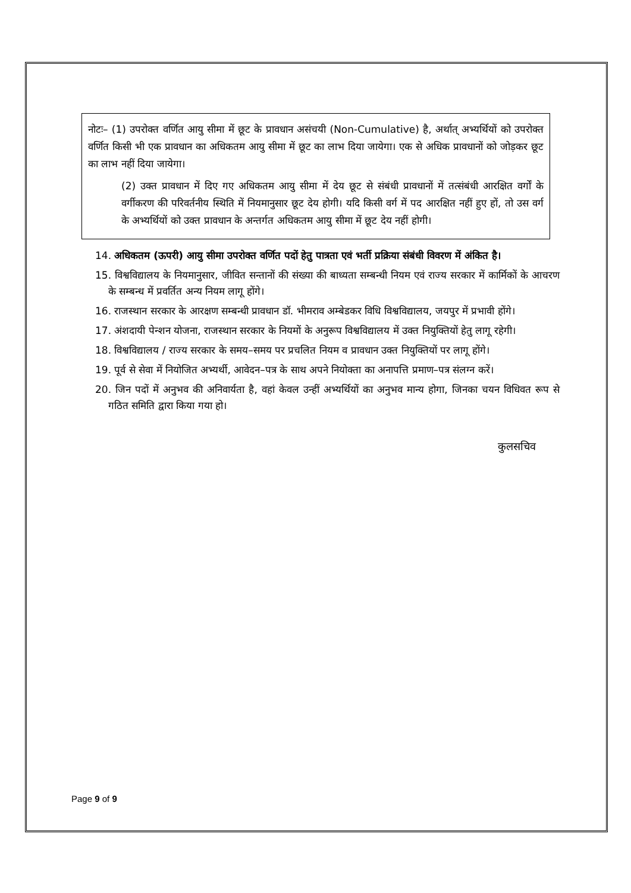नोटः– (1) उपरोक्त वर्णित आयु सीमा में छूट के प्रावधान असंचयी (Non-Cumulative) है, अर्थात् अभ्यर्थियों को उपरोक्त वर्णित किसी भी एक प्रावधान का अधिकतम आयु सीमा में छूट का लाभ दिया जायेगा। एक से अधिक प्रावधानों को जोड़कर छूट का लाभ नहीं दिया जायेगा।
(2) उक्त प्रावधान में दिए गए अधिकतम आयु सीमा में देय छूट से संबंधी प्रावधानों में तत्संबंधी आरक्षित वर्गों के वर्गीकरण की परिवर्तनीय स्थिति में नियमानुसार छूट देय होगी। यदि किसी वर्ग में पद आरक्षित नहीं हुए हों, तो उस वर्ग के अभ्यर्थियों को उक्त प्रावधान के अन्तर्गत अधिकतम आयु सीमा में छूट देय नहीं होगी।
14. अधिकतम (ऊपरी) आयु सीमा उपरोक्त वर्णित पदों हेतु पात्रता एवं भर्ती प्रक्रिया संबंधी विवरण में अंकित है।
15. विश्वविद्यालय के नियमानुसार, जीवित सन्तानों की संख्या की बाध्यता सम्बन्धी नियम एवं राज्य सरकार में कार्मिकों के आचरण के सम्बन्ध में प्रवर्तित अन्य नियम लागू होंगे।
16. राजस्थान सरकार के आरक्षण सम्बन्धी प्रावधान डॉ. भीमराव अम्बेडकर विधि विश्वविद्यालय, जयपुर में प्रभावी होंगे।
17. अंशदायी पेन्शन योजना, राजस्थान सरकार के नियमों के अनुरूप विश्वविद्यालय में उक्त नियुक्तियों हेतु लागू रहेगी।
18. विश्वविद्यालय / राज्य सरकार के समय–समय पर प्रचलित नियम व प्रावधान उक्त नियुक्तियों पर लागू होंगे।
19. पूर्व से सेवा में नियोजित अभ्यर्थी, आवेदन–पत्र के साथ अपने नियोक्ता का अनापत्ति प्रमाण–पत्र संलग्न करें।
20. जिन पदों में अनुभव की अनिवार्यता है, वहां केवल उन्हीं अभ्यर्थियों का अनुभव मान्य होगा, जिनका चयन विधिवत रूप से गठित समिति द्वारा किया गया हो।
कुलसचिव
Page 9 of 9